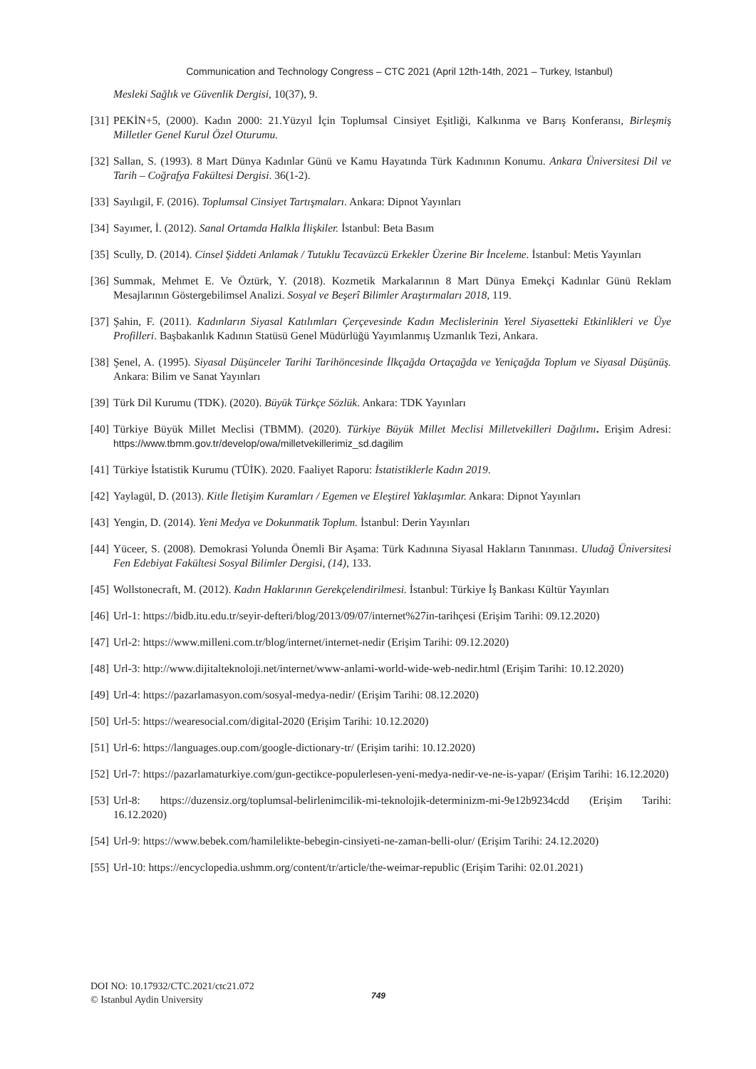Communication and Technology Congress – CTC 2021 (April 12th-14th, 2021 – Turkey, Istanbul)
Mesleki Sağlık ve Güvenlik Dergisi, 10(37), 9.
[31] PEKİN+5, (2000). Kadın 2000: 21.Yüzyıl İçin Toplumsal Cinsiyet Eşitliği, Kalkınma ve Barış Konferansı, Birleşmiş Milletler Genel Kurul Özel Oturumu.
[32] Sallan, S. (1993). 8 Mart Dünya Kadınlar Günü ve Kamu Hayatında Türk Kadınının Konumu. Ankara Üniversitesi Dil ve Tarih – Coğrafya Fakültesi Dergisi. 36(1-2).
[33] Sayılıgil, F. (2016). Toplumsal Cinsiyet Tartışmaları. Ankara: Dipnot Yayınları
[34] Sayımer, İ. (2012). Sanal Ortamda Halkla İlişkiler. İstanbul: Beta Basım
[35] Scully, D. (2014). Cinsel Şiddeti Anlamak / Tutuklu Tecavüzcü Erkekler Üzerine Bir İnceleme. İstanbul: Metis Yayınları
[36] Summak, Mehmet E. Ve Öztürk, Y. (2018). Kozmetik Markalarının 8 Mart Dünya Emekçi Kadınlar Günü Reklam Mesajlarının Göstergebilimsel Analizi. Sosyal ve Beşerî Bilimler Araştırmaları 2018, 119.
[37] Şahin, F. (2011). Kadınların Siyasal Katılımları Çerçevesinde Kadın Meclislerinin Yerel Siyasetteki Etkinlikleri ve Üye Profilleri. Başbakanlık Kadının Statüsü Genel Müdürlüğü Yayımlanmış Uzmanlık Tezi, Ankara.
[38] Şenel, A. (1995). Siyasal Düşünceler Tarihi Tarihöncesinde İlkçağda Ortaçağda ve Yeniçağda Toplum ve Siyasal Düşünüş. Ankara: Bilim ve Sanat Yayınları
[39] Türk Dil Kurumu (TDK). (2020). Büyük Türkçe Sözlük. Ankara: TDK Yayınları
[40] Türkiye Büyük Millet Meclisi (TBMM). (2020). Türkiye Büyük Millet Meclisi Milletvekilleri Dağılımı. Erişim Adresi: https://www.tbmm.gov.tr/develop/owa/milletvekillerimiz_sd.dagilim
[41] Türkiye İstatistik Kurumu (TÜİK). 2020. Faaliyet Raporu: İstatistiklerle Kadın 2019.
[42] Yaylagül, D. (2013). Kitle İletişim Kuramları / Egemen ve Eleştirel Yaklaşımlar. Ankara: Dipnot Yayınları
[43] Yengin, D. (2014). Yeni Medya ve Dokunmatik Toplum. İstanbul: Derin Yayınları
[44] Yüceer, S. (2008). Demokrasi Yolunda Önemli Bir Aşama: Türk Kadınına Siyasal Hakların Tanınması. Uludağ Üniversitesi Fen Edebiyat Fakültesi Sosyal Bilimler Dergisi, (14), 133.
[45] Wollstonecraft, M. (2012). Kadın Haklarının Gerekçelendirilmesi. İstanbul: Türkiye İş Bankası Kültür Yayınları
[46] Url-1: https://bidb.itu.edu.tr/seyir-defteri/blog/2013/09/07/internet%27in-tarihçesi (Erişim Tarihi: 09.12.2020)
[47] Url-2: https://www.milleni.com.tr/blog/internet/internet-nedir (Erişim Tarihi: 09.12.2020)
[48] Url-3: http://www.dijitalteknoloji.net/internet/www-anlami-world-wide-web-nedir.html (Erişim Tarihi: 10.12.2020)
[49] Url-4: https://pazarlamasyon.com/sosyal-medya-nedir/ (Erişim Tarihi: 08.12.2020)
[50] Url-5: https://wearesocial.com/digital-2020 (Erişim Tarihi: 10.12.2020)
[51] Url-6: https://languages.oup.com/google-dictionary-tr/ (Erişim tarihi: 10.12.2020)
[52] Url-7: https://pazarlamaturkiye.com/gun-gectikce-populerlesen-yeni-medya-nedir-ve-ne-is-yapar/ (Erişim Tarihi: 16.12.2020)
[53] Url-8: https://duzensiz.org/toplumsal-belirlenimcilik-mi-teknolojik-determinizm-mi-9e12b9234cdd (Erişim Tarihi: 16.12.2020)
[54] Url-9: https://www.bebek.com/hamilelikte-bebegin-cinsiyeti-ne-zaman-belli-olur/ (Erişim Tarihi: 24.12.2020)
[55] Url-10: https://encyclopedia.ushmm.org/content/tr/article/the-weimar-republic (Erişim Tarihi: 02.01.2021)
DOI NO: 10.17932/CTC.2021/ctc21.072
© Istanbul Aydin University
749